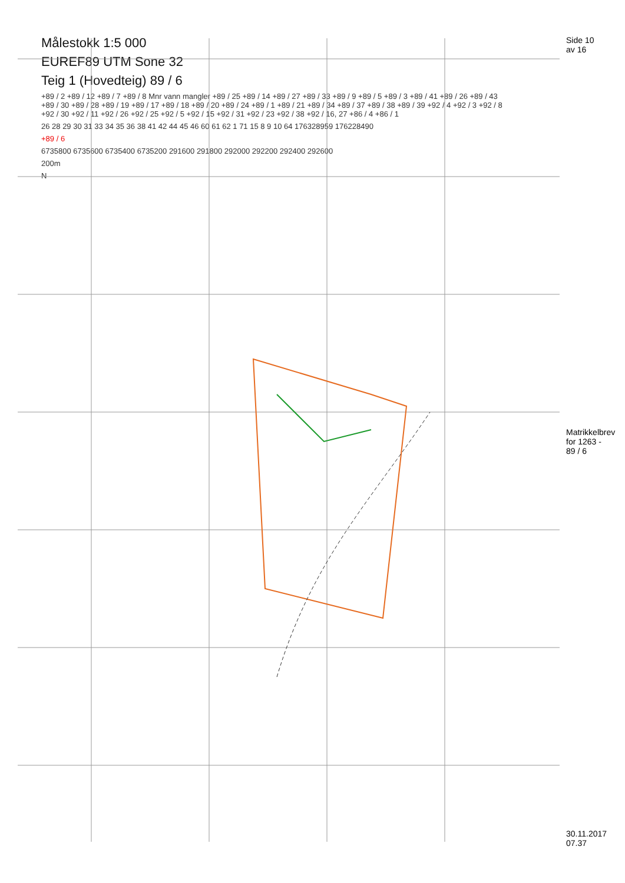Målestokk 1:5 000
EUREF89 UTM Sone 32
Teig 1 (Hovedteig) 89 / 6
+89 / 2 +89 / 12 +89 / 7 +89 / 8 Mnr vann mangler +89 / 25 +89 / 14 +89 / 27 +89 / 33 +89 / 9 +89 / 5 +89 / 3 +89 / 41 +89 / 26 +89 / 43 +89 / 30 +89 / 28 +89 / 19 +89 / 17 +89 / 18 +89 / 20 +89 / 24 +89 / 1 +89 / 21 +89 / 34 +89 / 37 +89 / 38 +89 / 39 +92 / 4 +92 / 3 +92 / 8 +92 / 30 +92 / 11 +92 / 26 +92 / 25 +92 / 5 +92 / 15 +92 / 31 +92 / 23 +92 / 38 +92 / 16, 27 +86 / 4 +86 / 1
26 28 29 30 31 33 34 35 36 38 41 42 44 45 46 60 61 62 1 71 15 8 9 10 64 176328959 176228490
+89 / 6
6735800 6735600 6735400 6735200 291600 291800 292000 292200 292400 292600
200m
N
Side 10 av 16
Matrikkelbrev for 1263 - 89 / 6
30.11.2017 07.37